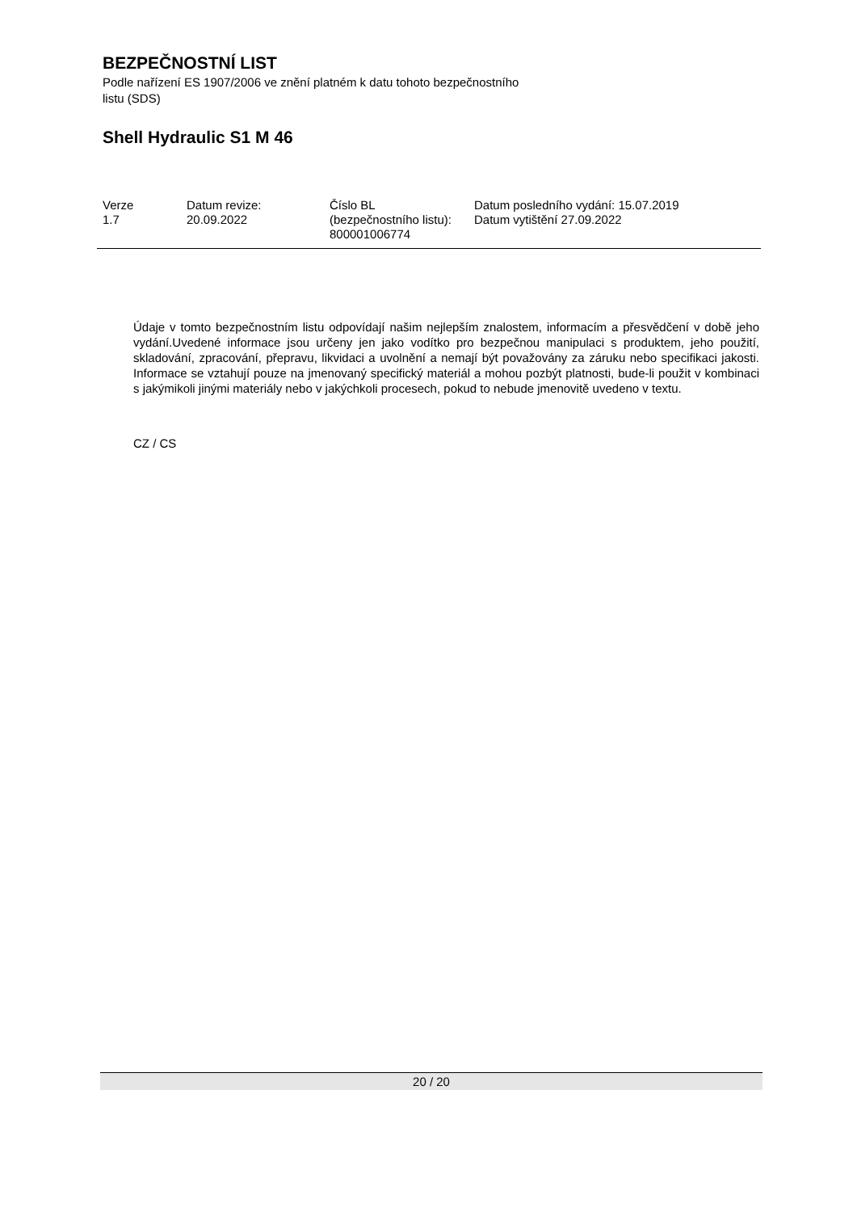BEZPEČNOSTNÍ LIST
Podle nařízení ES 1907/2006 ve znění platném k datu tohoto bezpečnostního listu (SDS)
Shell Hydraulic S1 M 46
| Verze 1.7 | Datum revize: 20.09.2022 | Číslo BL (bezpečnostního listu): 800001006774 | Datum posledního vydání: 15.07.2019 Datum vytištění 27.09.2022 |
Údaje v tomto bezpečnostním listu odpovídají našim nejlepším znalostem, informacím a přesvědčení v době jeho vydání.Uvedené informace jsou určeny jen jako vodítko pro bezpečnou manipulaci s produktem, jeho použití, skladování, zpracování, přepravu, likvidaci a uvolnění a nemají být považovány za záruku nebo specifikaci jakosti. Informace se vztahují pouze na jmenovaný specifický materiál a mohou pozbýt platnosti, bude-li použit v kombinaci s jakýmikoli jinými materiály nebo v jakýchkoli procesech, pokud to nebude jmenovitě uvedeno v textu.
CZ / CS
20 / 20